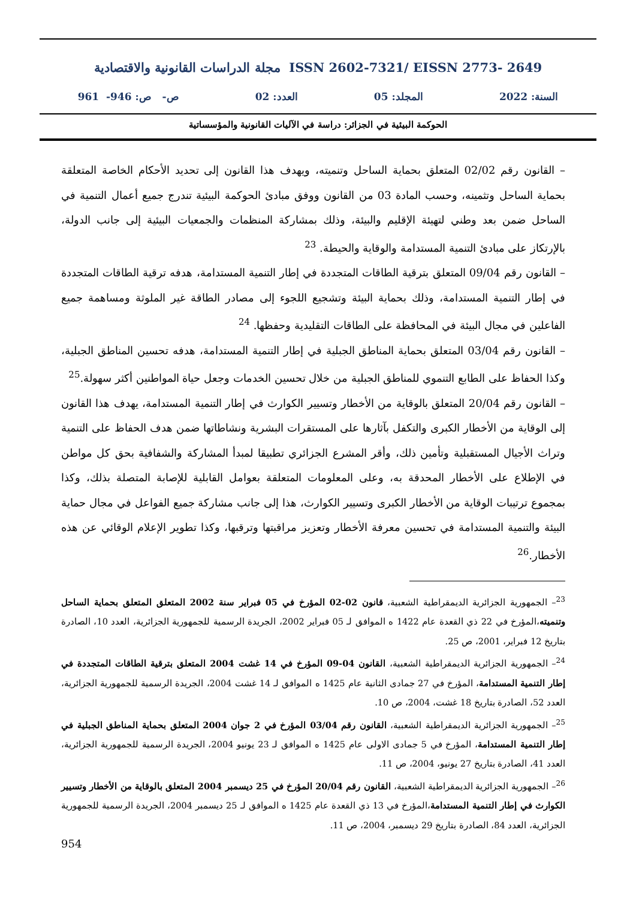مجلة الدراسات القانونية والاقتصادية ISSN 2602-7321/ EISSN 2773- 2649
السنة: 2022 المجلد: 05 العدد: 02 ص- ص: 946- 961
الحوكمة البيئية في الجزائر: دراسة في الآليات القانونية والمؤسساتية
– القانون رقم 02/02 المتعلق بحماية الساحل وتنميته، ويهدف هذا القانون إلى تحديد الأحكام الخاصة المتعلقة بحماية الساحل وتثمينه، وحسب المادة 03 من القانون ووفق مبادئ الحوكمة البيئية تندرج جميع أعمال التنمية في الساحل ضمن بعد وطني لتهيئة الإقليم والبيئة، وذلك بمشاركة المنظمات والجمعيات البيئية إلى جانب الدولة، بالإرتكاز على مبادئ التنمية المستدامة والوقاية والحيطة. <sup>23</sup>
– القانون رقم 09/04 المتعلق بترقية الطاقات المتجددة في إطار التنمية المستدامة، هدفه ترقية الطاقات المتجددة في إطار التنمية المستدامة، وذلك بحماية البيئة وتشجيع اللجوء إلى مصادر الطاقة غير الملوثة ومساهمة جميع الفاعلين في مجال البيئة في المحافظة على الطاقات التقليدية وحفظها. <sup>24</sup>
– القانون رقم 03/04 المتعلق بحماية المناطق الجبلية في إطار التنمية المستدامة، هدفه تحسين المناطق الجبلية، وكذا الحفاظ على الطابع التنموي للمناطق الجبلية من خلال تحسين الخدمات وجعل حياة المواطنين أكثر سهولة.<sup>25</sup>
– القانون رقم 20/04 المتعلق بالوقاية من الأخطار وتسيير الكوارث في إطار التنمية المستدامة، يهدف هذا القانون إلى الوقاية من الأخطار الكبرى والتكفل بآثارها على المستقرات البشرية ونشاطاتها ضمن هدف الحفاظ على التنمية وتراث الأجيال المستقبلية وتأمين ذلك، وأقر المشرع الجزائري تطبيقا لمبدأ المشاركة والشفافية بحق كل مواطن في الإطلاع على الأخطار المحدقة به، وعلى المعلومات المتعلقة بعوامل القابلية للإصابة المتصلة بذلك، وكذا بمجموع ترتيبات الوقاية من الأخطار الكبرى وتسيير الكوارث، هذا إلى جانب مشاركة جميع الفواعل في مجال حماية البيئة والتنمية المستدامة في تحسين معرفة الأخطار وتعزيز مراقبتها وترقبها، وكذا تطوير الإعلام الوقائي عن هذه الأخطار.<sup>26</sup>
<sup>23</sup>– الجمهورية الجزائرية الديمقراطية الشعبية، قانون 02-02 المؤرخ في 05 فبراير سنة 2002 المتعلق المتعلق بحماية الساحل وتنميته،المؤرخ في 22 ذي القعدة عام 1422 ه الموافق لـ 05 فبراير 2002، الجريدة الرسمية للجمهورية الجزائرية، العدد 10، الصادرة بتاريخ 12 فبراير، 2001، ص 25.
<sup>24</sup>– الجمهورية الجزائرية الديمقراطية الشعبية، القانون 04-09 المؤرخ في 14 غشت 2004 المتعلق بترقية الطاقات المتجددة في إطار التنمية المستدامة، المؤرخ في 27 جمادى الثانية عام 1425 ه الموافق لـ 14 غشت 2004، الجريدة الرسمية للجمهورية الجزائرية، العدد 52، الصادرة بتاريخ 18 غشت، 2004، ص 10.
<sup>25</sup>– الجمهورية الجزائرية الديمقراطية الشعبية، القانون رقم 03/04 المؤرخ في 2 جوان 2004 المتعلق بحماية المناطق الجبلية في إطار التنمية المستدامة، المؤرخ في 5 جمادى الاولى عام 1425 ه الموافق لـ 23 يونيو 2004، الجريدة الرسمية للجمهورية الجزائرية، العدد 41، الصادرة بتاريخ 27 يونيو، 2004، ص 11.
<sup>26</sup>– الجمهورية الجزائرية الديمقراطية الشعبية، القانون رقم 20/04 المؤرخ في 25 ديسمبر 2004 المتعلق بالوقاية من الأخطار وتسيير الكوارث في إطار التنمية المستدامة،المؤرخ في 13 ذي القعدة عام 1425 ه الموافق لـ 25 ديسمبر 2004، الجريدة الرسمية للجمهورية الجزائرية، العدد 84، الصادرة بتاريخ 29 ديسمبر، 2004، ص 11.
954